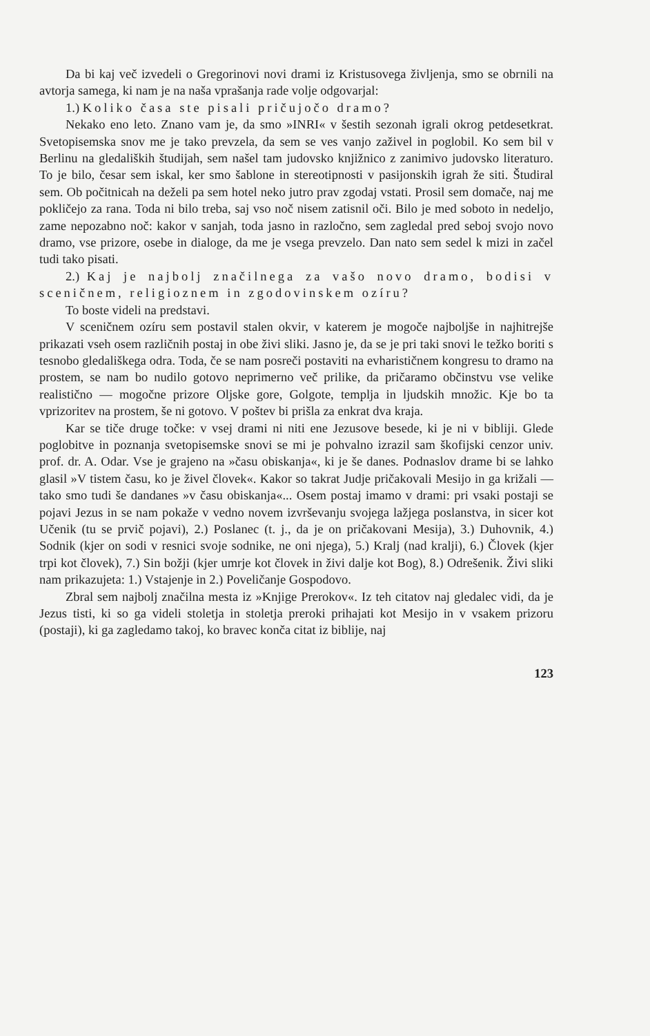Da bi kaj več izvedeli o Gregorinovi novi drami iz Kristusovega življenja, smo se obrnili na avtorja samega, ki nam je na naša vprašanja rade volje odgovarjal:
1.) Koliko časa ste pisali pričujočo dramo?
Nekako eno leto. Znano vam je, da smo »INRI« v šestih sezonah igrali okrog petdesetkrat. Svetopisemska snov me je tako prevzela, da sem se ves vanjo zaživel in poglobil. Ko sem bil v Berlinu na gledaliških študijah, sem našel tam judovsko knjižnico z zanimivo judovsko literaturo. To je bilo, česar sem iskal, ker smo šablone in stereotipnosti v pasijonskih igrah že siti. Študiral sem. Ob počitnicah na deželi pa sem hotel neko jutro prav zgodaj vstati. Prosil sem domače, naj me pokličejo za rana. Toda ni bilo treba, saj vso noč nisem zatisnil oči. Bilo je med soboto in nedeljo, zame nepozabno noč: kakor v sanjah, toda jasno in razločno, sem zagledal pred seboj svojo novo dramo, vse prizore, osebe in dialoge, da me je vsega prevzelo. Dan nato sem sedel k mizi in začel tudi tako pisati.
2.) Kaj je najbolj značilnega za vašo novo dramo, bodisi v sceničnem, religioznem in zgodovinskem ozíru?
To boste videli na predstavi.
V sceničnem ozíru sem postavil stalen okvir, v katerem je mogoče najboljše in najhitrejše prikazati vseh osem različnih postaj in obe živi sliki. Jasno je, da se je pri taki snovi le težko boriti s tesnobo gledališkega odra. Toda, če se nam posreči postaviti na evharističnem kongresu to dramo na prostem, se nam bo nudilo gotovo neprimerno več prilike, da pričaramo občinstvu vse velike realistično — mogočne prizore Oljske gore, Golgote, templja in ljudskih množic. Kje bo ta vprizoritev na prostem, še ni gotovo. V poštev bi prišla za enkrat dva kraja.
Kar se tiče druge točke: v vsej drami ni niti ene Jezusove besede, ki je ni v bibliji. Glede poglobitve in poznanja svetopisemske snovi se mi je pohvalno izrazil sam škofijski cenzor univ. prof. dr. A. Odar. Vse je grajeno na »času obiskanja«, ki je še danes. Podnaslov drame bi se lahko glasil »V tistem času, ko je živel človek«. Kakor so takrat Judje pričakovali Mesijo in ga križali — tako smo tudi še dandanes »v času obiskanja«... Osem postaj imamo v drami: pri vsaki postaji se pojavi Jezus in se nam pokaže v vedno novem izvrševanju svojega lažjega poslanstva, in sicer kot Učenik (tu se prvič pojavi), 2.) Poslanec (t. j., da je on pričakovani Mesija), 3.) Duhovnik, 4.) Sodnik (kjer on sodi v resnici svoje sodnike, ne oni njega), 5.) Kralj (nad kralji), 6.) Človek (kjer trpi kot človek), 7.) Sin božji (kjer umrje kot človek in živi dalje kot Bog), 8.) Odrešenik. Živi sliki nam prikazujeta: 1.) Vstajenje in 2.) Poveličanje Gospodovo.
Zbral sem najbolj značilna mesta iz »Knjige Prerokov«. Iz teh citatov naj gledalec vidi, da je Jezus tisti, ki so ga videli stoletja in stoletja preroki prihajati kot Mesijo in v vsakem prizoru (postaji), ki ga zagledamo takoj, ko bravec konča citat iz biblije, naj
123